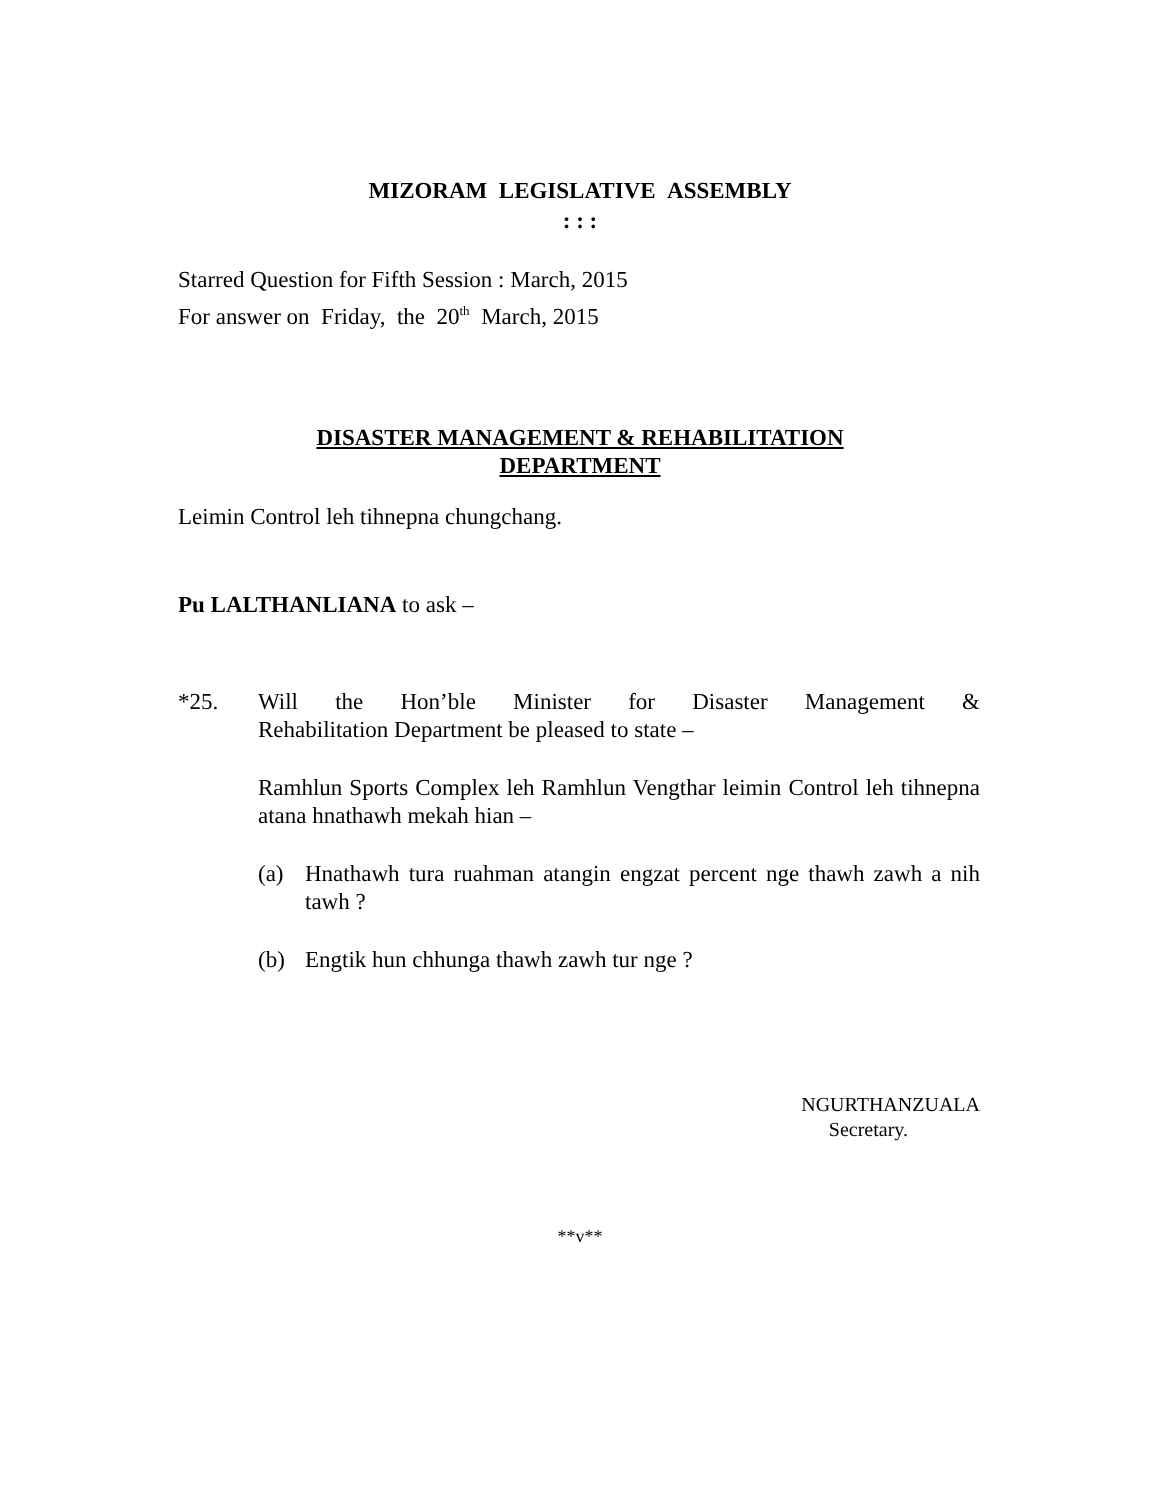MIZORAM LEGISLATIVE ASSEMBLY
: : :
Starred Question for Fifth Session : March, 2015
For answer on Friday, the 20<sup>th</sup> March, 2015
DISASTER MANAGEMENT & REHABILITATION
DEPARTMENT
Leimin Control leh tihnepna chungchang.
Pu LALTHANLIANA to ask –
*25. Will the Hon’ble Minister for Disaster Management &
Rehabilitation Department be pleased to state –
Ramhlun Sports Complex leh Ramhlun Vengthar leimin Control leh tihnepna atana hnathawh mekah hian –
(a) Hnathawh tura ruahman atangin engzat percent nge thawh zawh a nih tawh ?
(b) Engtik hun chhunga thawh zawh tur nge ?
NGURTHANZUALA
Secretary.
**v**